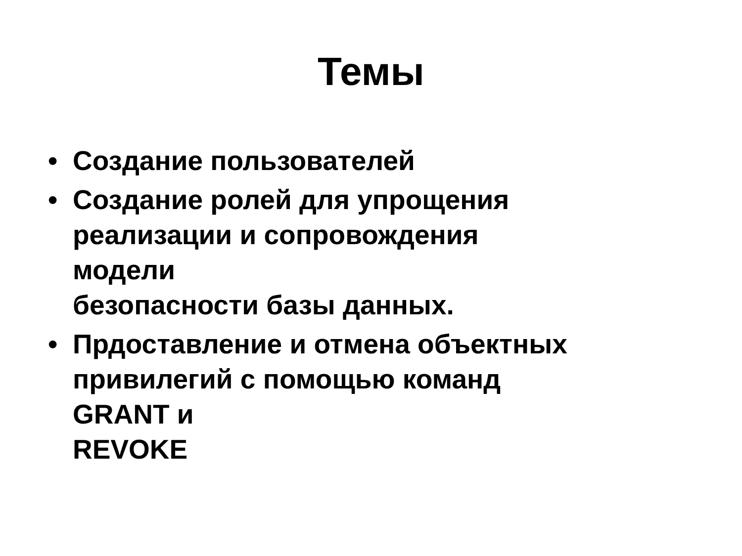Темы
• Создание пользователей
• Создание ролей для упрощения
реализации и сопровождения
модели
безопасности базы данных.
• Прдоставление и отмена объектных
привилегий с помощью команд
GRANT и
REVOKE